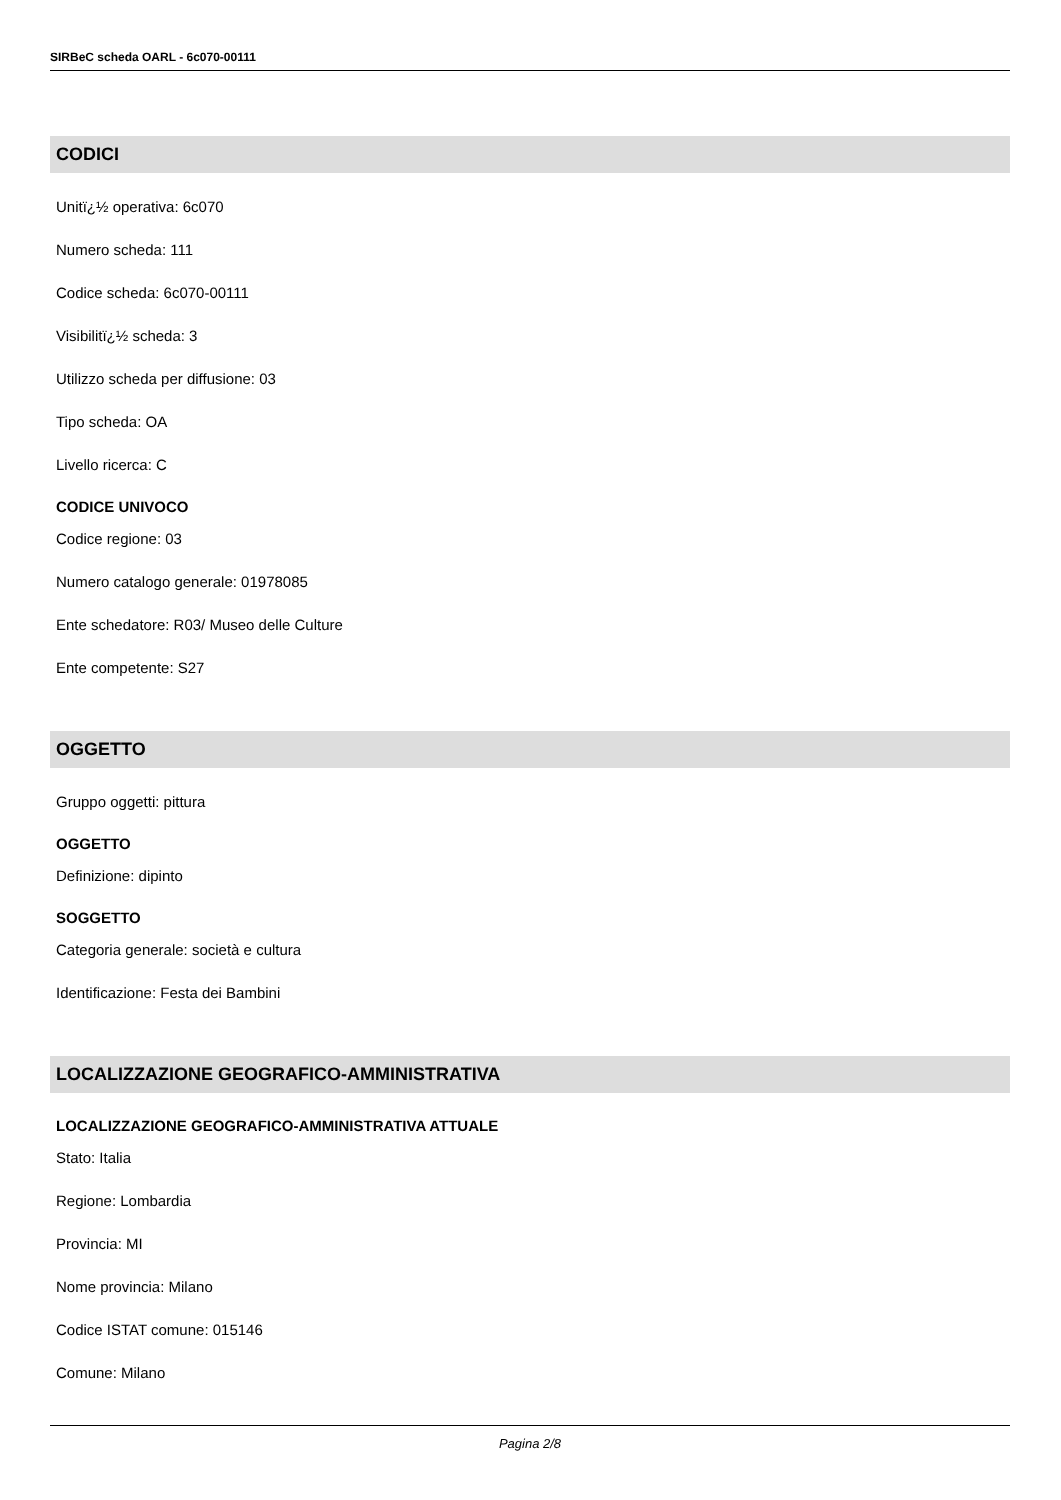SIRBeC scheda OARL - 6c070-00111
CODICI
Unitï¿½ operativa: 6c070
Numero scheda: 111
Codice scheda: 6c070-00111
Visibilitï¿½ scheda: 3
Utilizzo scheda per diffusione: 03
Tipo scheda: OA
Livello ricerca: C
CODICE UNIVOCO
Codice regione: 03
Numero catalogo generale: 01978085
Ente schedatore: R03/ Museo delle Culture
Ente competente: S27
OGGETTO
Gruppo oggetti: pittura
OGGETTO
Definizione: dipinto
SOGGETTO
Categoria generale: società e cultura
Identificazione: Festa dei Bambini
LOCALIZZAZIONE GEOGRAFICO-AMMINISTRATIVA
LOCALIZZAZIONE GEOGRAFICO-AMMINISTRATIVA ATTUALE
Stato: Italia
Regione: Lombardia
Provincia: MI
Nome provincia: Milano
Codice ISTAT comune: 015146
Comune: Milano
Pagina 2/8